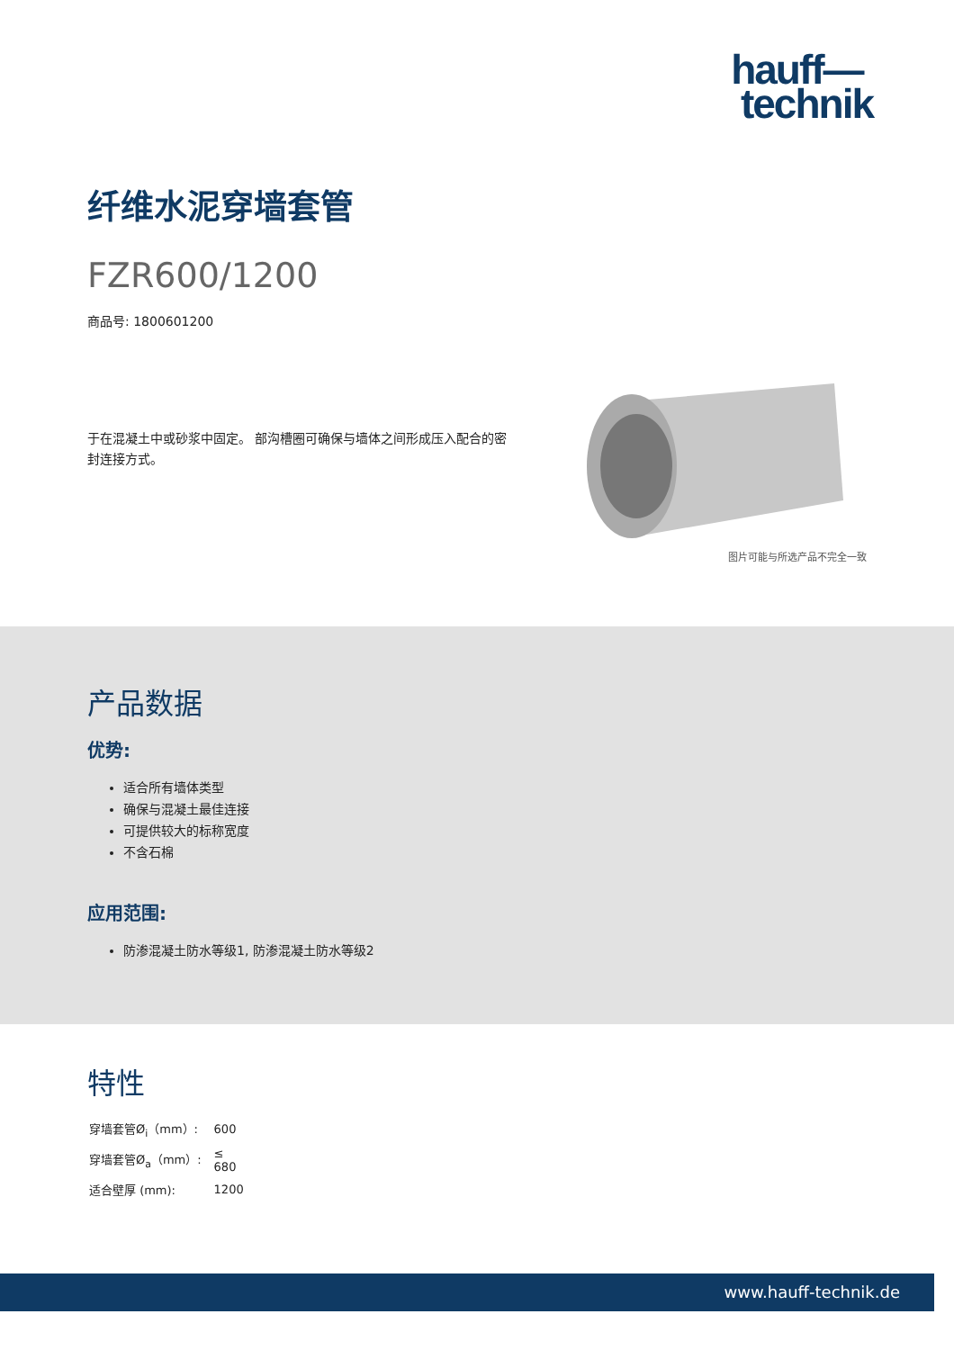hauff—
technik
纤维水泥穿墙套管
FZR600/1200
商品号: 1800601200
于在混凝土中或砂浆中固定。 部沟槽圈可确保与墙体之间形成压入配合的密封连接方式。
图片可能与所选产品不完全一致
产品数据
优势:
适合所有墙体类型
确保与混凝土最佳连接
可提供较大的标称宽度
不含石棉
应用范围:
防渗混凝土防水等级1, 防渗混凝土防水等级2
特性
| 穿墙套管Ø<sub>i</sub>（mm）: | 600 |
| 穿墙套管Ø<sub>a</sub>（mm）: | ≤ 680 |
| 适合壁厚 (mm): | 1200 |
www.hauff-technik.de